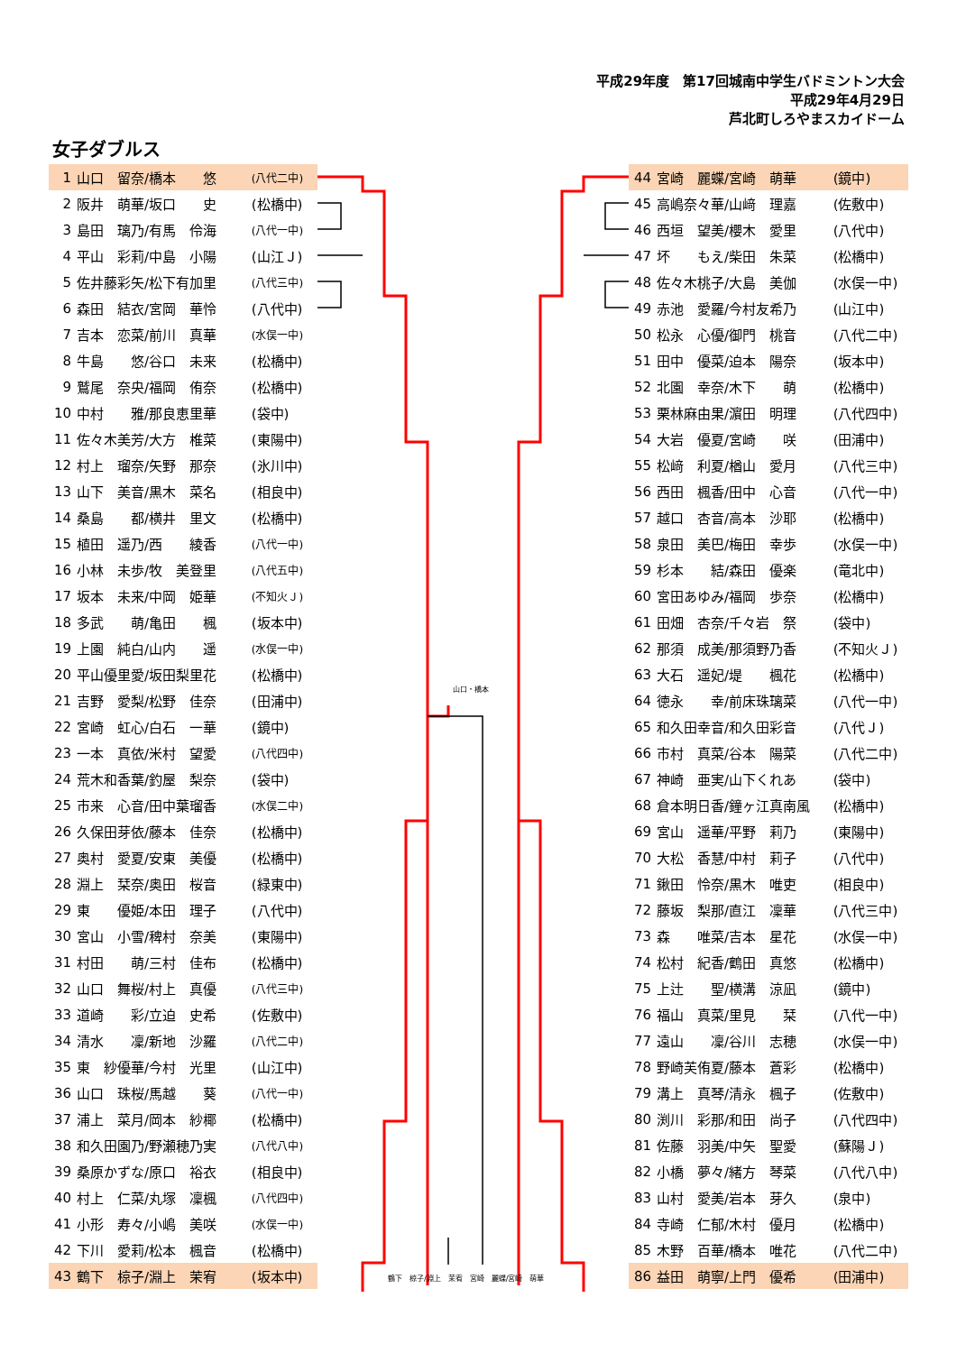平成29年度　第17回城南中学生バドミントン大会
平成29年4月29日
芦北町しろやまスカイドーム
女子ダブルス
| 1 | 山口 留奈/橋本 悠 | (八代二中) |
| 2 | 阪井 萌華/坂口 史 | (松橋中) |
| 3 | 島田 璃乃/有馬 伶海 | (八代一中) |
| 4 | 平山 彩莉/中島 小陽 | (山江Ｊ) |
| 5 | 佐井藤彩矢/松下有加里 | (八代三中) |
| 6 | 森田 結衣/宮岡 華怜 | (八代中) |
| 7 | 吉本 恋菜/前川 真華 | (水俣一中) |
| 8 | 牛島 悠/谷口 未来 | (松橋中) |
| 9 | 鷲尾 奈央/福岡 侑奈 | (松橋中) |
| 10 | 中村 雅/那良恵里華 | (袋中) |
| 11 | 佐々木美芳/大方 椎菜 | (東陽中) |
| 12 | 村上 瑠奈/矢野 那奈 | (氷川中) |
| 13 | 山下 美音/黒木 菜名 | (相良中) |
| 14 | 桑島 都/横井 里文 | (松橋中) |
| 15 | 植田 遥乃/西 綾香 | (八代一中) |
| 16 | 小林 未歩/牧 美登里 | (八代五中) |
| 17 | 坂本 未来/中岡 姫華 | (不知火Ｊ) |
| 18 | 多武 萌/亀田 楓 | (坂本中) |
| 19 | 上園 純白/山内 遥 | (水俣一中) |
| 20 | 平山優里愛/坂田梨里花 | (松橋中) |
| 21 | 吉野 愛梨/松野 佳奈 | (田浦中) |
| 22 | 宮崎 虹心/白石 一華 | (鏡中) |
| 23 | 一本 真依/米村 望愛 | (八代四中) |
| 24 | 荒木和香葉/釣屋 梨奈 | (袋中) |
| 25 | 市来 心音/田中葉瑠香 | (水俣二中) |
| 26 | 久保田芽依/藤本 佳奈 | (松橋中) |
| 27 | 奥村 愛夏/安東 美優 | (松橋中) |
| 28 | 淵上 栞奈/奥田 桜音 | (緑東中) |
| 29 | 東 優姫/本田 理子 | (八代中) |
| 30 | 宮山 小雪/稗村 奈美 | (東陽中) |
| 31 | 村田 萌/三村 佳布 | (松橋中) |
| 32 | 山口 舞桜/村上 真優 | (八代三中) |
| 33 | 道崎 彩/立迫 史希 | (佐敷中) |
| 34 | 清水 凜/新地 沙羅 | (八代二中) |
| 35 | 東 紗優華/今村 光里 | (山江中) |
| 36 | 山口 珠桜/馬越 葵 | (八代一中) |
| 37 | 浦上 菜月/岡本 紗椰 | (松橋中) |
| 38 | 和久田園乃/野瀬穂乃実 | (八代八中) |
| 39 | 桑原かずな/原口 裕衣 | (相良中) |
| 40 | 村上 仁菜/丸塚 凜楓 | (八代四中) |
| 41 | 小形 寿々/小嶋 美咲 | (水俣一中) |
| 42 | 下川 愛莉/松本 楓音 | (松橋中) |
| 43 | 鶴下 椋子/淵上 茉宥 | (坂本中) |
山口・橋本
鶴下　椋子/淵上　茉宥　宮崎　麗蝶/宮崎　萌華
| 44 | 宮崎 麗蝶/宮崎 萌華 | (鏡中) |
| 45 | 高嶋奈々華/山﨑 理嘉 | (佐敷中) |
| 46 | 西垣 望美/櫻木 愛里 | (八代中) |
| 47 | 坏 もえ/柴田 朱菜 | (松橋中) |
| 48 | 佐々木桃子/大島 美伽 | (水俣一中) |
| 49 | 赤池 愛羅/今村友希乃 | (山江中) |
| 50 | 松永 心優/御門 桃音 | (八代二中) |
| 51 | 田中 優菜/迫本 陽奈 | (坂本中) |
| 52 | 北園 幸奈/木下 萌 | (松橋中) |
| 53 | 栗林麻由果/濵田 明理 | (八代四中) |
| 54 | 大岩 優夏/宮崎 咲 | (田浦中) |
| 55 | 松﨑 利夏/楢山 愛月 | (八代三中) |
| 56 | 西田 楓香/田中 心音 | (八代一中) |
| 57 | 越口 杏音/高本 沙耶 | (松橋中) |
| 58 | 泉田 美巴/梅田 幸歩 | (水俣一中) |
| 59 | 杉本 結/森田 優楽 | (竜北中) |
| 60 | 宮田あゆみ/福岡 歩奈 | (松橋中) |
| 61 | 田畑 杏奈/千々岩 祭 | (袋中) |
| 62 | 那須 成美/那須野乃香 | (不知火Ｊ) |
| 63 | 大石 遥妃/堤 楓花 | (松橋中) |
| 64 | 徳永 幸/前床珠璃菜 | (八代一中) |
| 65 | 和久田幸音/和久田彩音 | (八代Ｊ) |
| 66 | 市村 真菜/谷本 陽菜 | (八代二中) |
| 67 | 神崎 亜実/山下くれあ | (袋中) |
| 68 | 倉本明日香/鐘ヶ江真南風 | (松橋中) |
| 69 | 宮山 遥華/平野 莉乃 | (東陽中) |
| 70 | 大松 香慧/中村 莉子 | (八代中) |
| 71 | 鍬田 怜奈/黒木 唯吏 | (相良中) |
| 72 | 藤坂 梨那/直江 凜華 | (八代三中) |
| 73 | 森 唯菜/吉本 星花 | (水俣一中) |
| 74 | 松村 紀香/鶴田 真悠 | (松橋中) |
| 75 | 上辻 聖/横溝 涼凪 | (鏡中) |
| 76 | 福山 真菜/里見 栞 | (八代一中) |
| 77 | 遠山 凜/谷川 志穂 | (水俣一中) |
| 78 | 野崎芙侑夏/藤本 蒼彩 | (松橋中) |
| 79 | 溝上 真琴/清永 楓子 | (佐敷中) |
| 80 | 渕川 彩那/和田 尚子 | (八代四中) |
| 81 | 佐藤 羽美/中矢 聖愛 | (蘇陽Ｊ) |
| 82 | 小橋 夢々/緒方 琴菜 | (八代八中) |
| 83 | 山村 愛美/岩本 芽久 | (泉中) |
| 84 | 寺崎 仁郁/木村 優月 | (松橋中) |
| 85 | 木野 百華/橋本 唯花 | (八代二中) |
| 86 | 益田 萌寧/上門 優希 | (田浦中) |